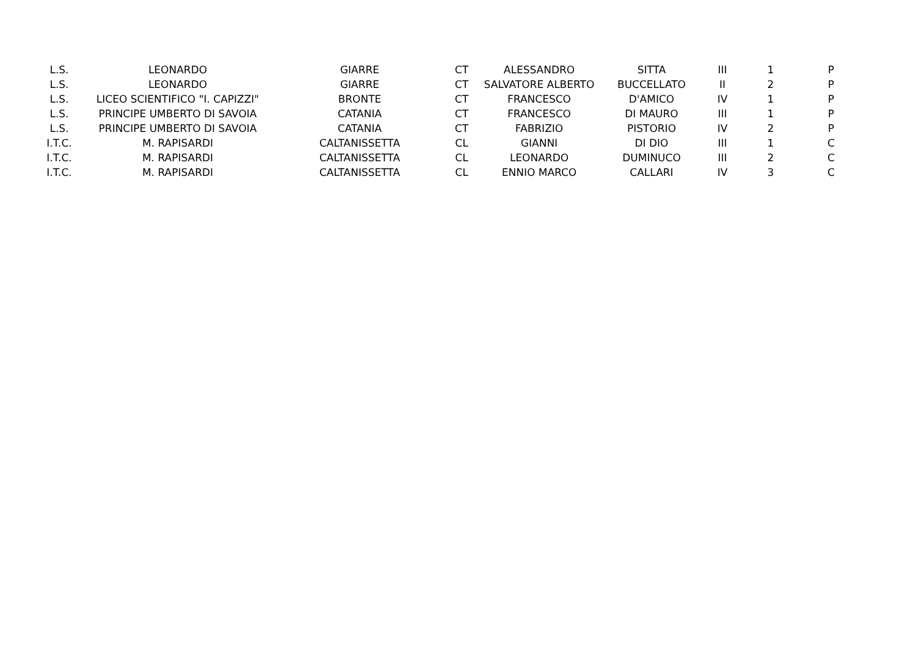| L.S. | LEONARDO | GIARRE | CT | ALESSANDRO | SITTA | III | 1 | P |
| L.S. | LEONARDO | GIARRE | CT | SALVATORE ALBERTO | BUCCELLATO | II | 2 | P |
| L.S. | LICEO SCIENTIFICO "I. CAPIZZI" | BRONTE | CT | FRANCESCO | D'AMICO | IV | 1 | P |
| L.S. | PRINCIPE UMBERTO DI SAVOIA | CATANIA | CT | FRANCESCO | DI MAURO | III | 1 | P |
| L.S. | PRINCIPE UMBERTO DI SAVOIA | CATANIA | CT | FABRIZIO | PISTORIO | IV | 2 | P |
| I.T.C. | M. RAPISARDI | CALTANISSETTA | CL | GIANNI | DI DIO | III | 1 | C |
| I.T.C. | M. RAPISARDI | CALTANISSETTA | CL | LEONARDO | DUMINUCO | III | 2 | C |
| I.T.C. | M. RAPISARDI | CALTANISSETTA | CL | ENNIO MARCO | CALLARI | IV | 3 | C |